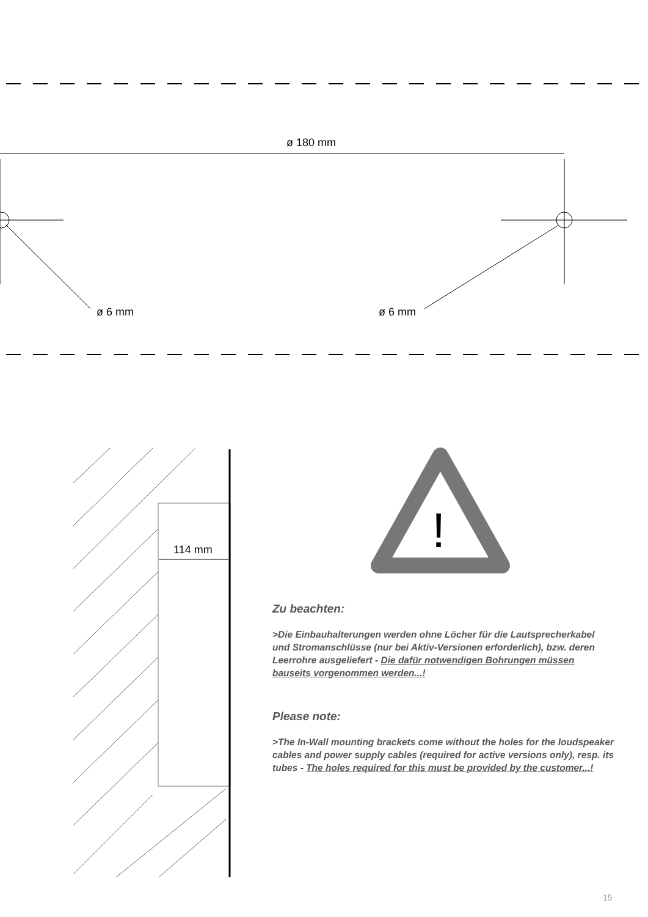!
ø 180 mm
ø 6 mm ø 6 mm
114 mm
Zu beachten:
>Die Einbauhalterungen werden ohne Löcher für die Lautsprecherkabel und Stromanschlüsse (nur bei Aktiv-Versionen erforderlich), bzw. deren Leerrohre ausgeliefert - Die dafür notwendigen Bohrungen müssen bauseits vorgenommen werden...!
Please note:
>The In-Wall mounting brackets come without the holes for the loudspeaker cables and power supply cables (required for active versions only), resp. its tubes - The holes required for this must be provided by the customer...!
15